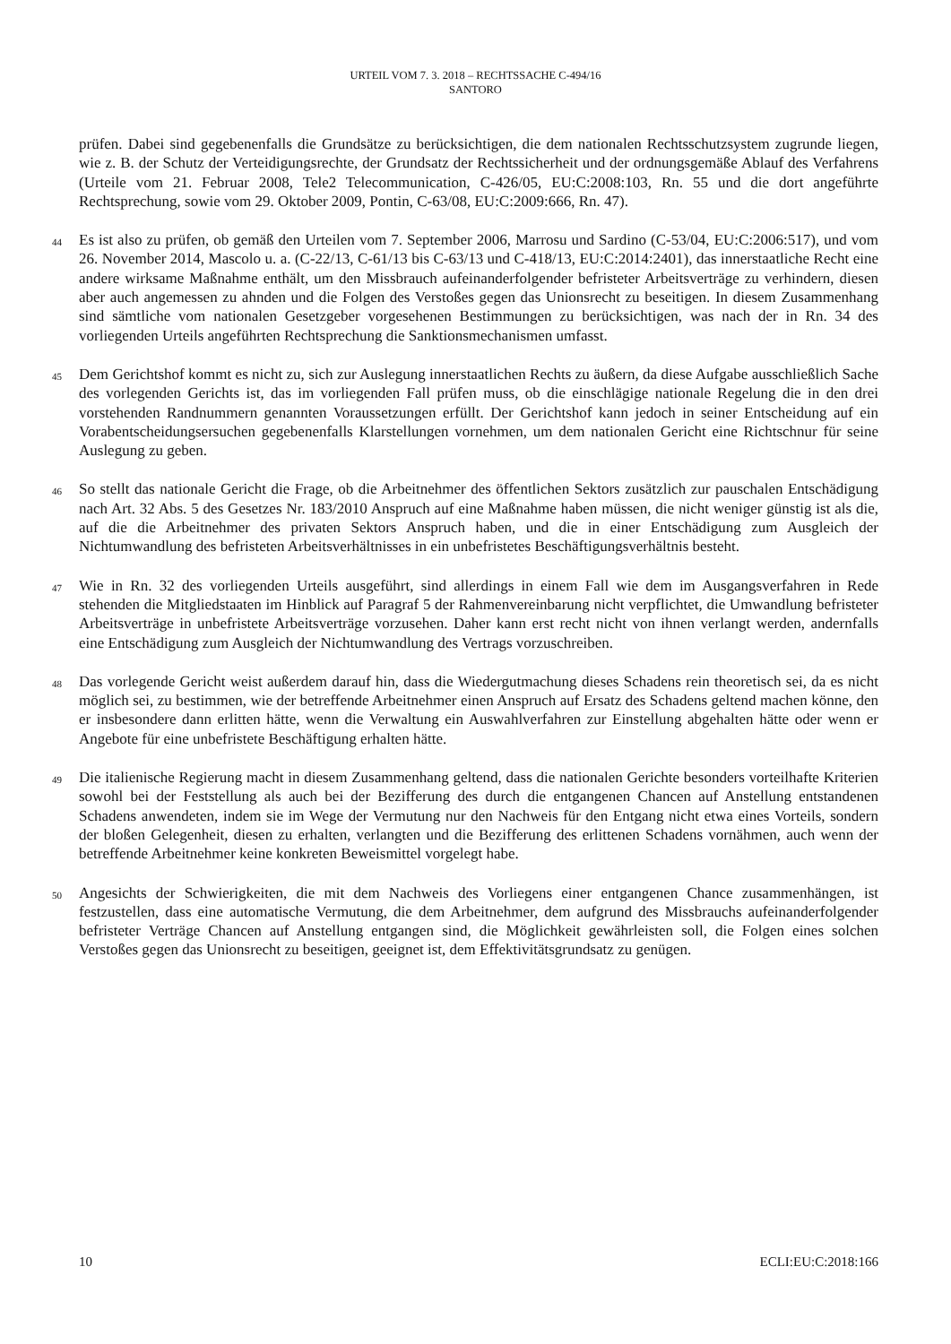URTEIL VOM 7. 3. 2018 – RECHTSSACHE C-494/16
SANTORO
prüfen. Dabei sind gegebenenfalls die Grundsätze zu berücksichtigen, die dem nationalen Rechtsschutzsystem zugrunde liegen, wie z. B. der Schutz der Verteidigungsrechte, der Grundsatz der Rechtssicherheit und der ordnungsgemäße Ablauf des Verfahrens (Urteile vom 21. Februar 2008, Tele2 Telecommunication, C-426/05, EU:C:2008:103, Rn. 55 und die dort angeführte Rechtsprechung, sowie vom 29. Oktober 2009, Pontin, C-63/08, EU:C:2009:666, Rn. 47).
44
Es ist also zu prüfen, ob gemäß den Urteilen vom 7. September 2006, Marrosu und Sardino (C-53/04, EU:C:2006:517), und vom 26. November 2014, Mascolo u. a. (C-22/13, C-61/13 bis C-63/13 und C-418/13, EU:C:2014:2401), das innerstaatliche Recht eine andere wirksame Maßnahme enthält, um den Missbrauch aufeinanderfolgender befristeter Arbeitsverträge zu verhindern, diesen aber auch angemessen zu ahnden und die Folgen des Verstoßes gegen das Unionsrecht zu beseitigen. In diesem Zusammenhang sind sämtliche vom nationalen Gesetzgeber vorgesehenen Bestimmungen zu berücksichtigen, was nach der in Rn. 34 des vorliegenden Urteils angeführten Rechtsprechung die Sanktionsmechanismen umfasst.
45
Dem Gerichtshof kommt es nicht zu, sich zur Auslegung innerstaatlichen Rechts zu äußern, da diese Aufgabe ausschließlich Sache des vorlegenden Gerichts ist, das im vorliegenden Fall prüfen muss, ob die einschlägige nationale Regelung die in den drei vorstehenden Randnummern genannten Voraussetzungen erfüllt. Der Gerichtshof kann jedoch in seiner Entscheidung auf ein Vorabentscheidungsersuchen gegebenenfalls Klarstellungen vornehmen, um dem nationalen Gericht eine Richtschnur für seine Auslegung zu geben.
46
So stellt das nationale Gericht die Frage, ob die Arbeitnehmer des öffentlichen Sektors zusätzlich zur pauschalen Entschädigung nach Art. 32 Abs. 5 des Gesetzes Nr. 183/2010 Anspruch auf eine Maßnahme haben müssen, die nicht weniger günstig ist als die, auf die die Arbeitnehmer des privaten Sektors Anspruch haben, und die in einer Entschädigung zum Ausgleich der Nichtumwandlung des befristeten Arbeitsverhältnisses in ein unbefristetes Beschäftigungsverhältnis besteht.
47
Wie in Rn. 32 des vorliegenden Urteils ausgeführt, sind allerdings in einem Fall wie dem im Ausgangsverfahren in Rede stehenden die Mitgliedstaaten im Hinblick auf Paragraf 5 der Rahmenvereinbarung nicht verpflichtet, die Umwandlung befristeter Arbeitsverträge in unbefristete Arbeitsverträge vorzusehen. Daher kann erst recht nicht von ihnen verlangt werden, andernfalls eine Entschädigung zum Ausgleich der Nichtumwandlung des Vertrags vorzuschreiben.
48
Das vorlegende Gericht weist außerdem darauf hin, dass die Wiedergutmachung dieses Schadens rein theoretisch sei, da es nicht möglich sei, zu bestimmen, wie der betreffende Arbeitnehmer einen Anspruch auf Ersatz des Schadens geltend machen könne, den er insbesondere dann erlitten hätte, wenn die Verwaltung ein Auswahlverfahren zur Einstellung abgehalten hätte oder wenn er Angebote für eine unbefristete Beschäftigung erhalten hätte.
49
Die italienische Regierung macht in diesem Zusammenhang geltend, dass die nationalen Gerichte besonders vorteilhafte Kriterien sowohl bei der Feststellung als auch bei der Bezifferung des durch die entgangenen Chancen auf Anstellung entstandenen Schadens anwendeten, indem sie im Wege der Vermutung nur den Nachweis für den Entgang nicht etwa eines Vorteils, sondern der bloßen Gelegenheit, diesen zu erhalten, verlangten und die Bezifferung des erlittenen Schadens vornähmen, auch wenn der betreffende Arbeitnehmer keine konkreten Beweismittel vorgelegt habe.
50
Angesichts der Schwierigkeiten, die mit dem Nachweis des Vorliegens einer entgangenen Chance zusammenhängen, ist festzustellen, dass eine automatische Vermutung, die dem Arbeitnehmer, dem aufgrund des Missbrauchs aufeinanderfolgender befristeter Verträge Chancen auf Anstellung entgangen sind, die Möglichkeit gewährleisten soll, die Folgen eines solchen Verstoßes gegen das Unionsrecht zu beseitigen, geeignet ist, dem Effektivitätsgrundsatz zu genügen.
10 ECLI:EU:C:2018:166